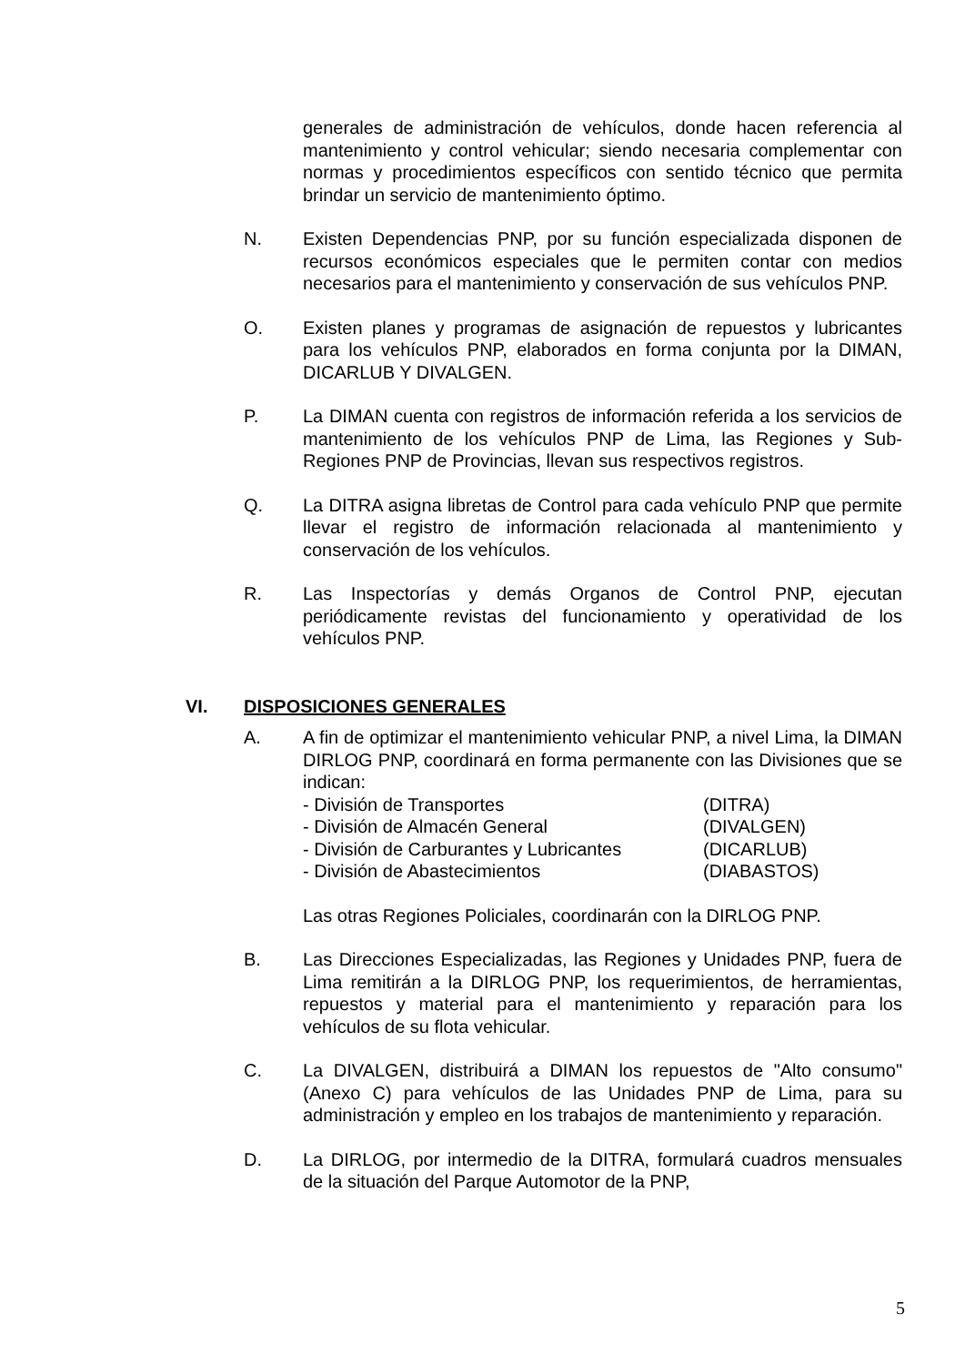generales de administración de vehículos, donde hacen referencia al mantenimiento y control vehicular; siendo necesaria complementar con normas y procedimientos específicos con sentido técnico que permita brindar un servicio de mantenimiento óptimo.
N. Existen Dependencias PNP, por su función especializada disponen de recursos económicos especiales que le permiten contar con medios necesarios para el mantenimiento y conservación de sus vehículos PNP.
O. Existen planes y programas de asignación de repuestos y lubricantes para los vehículos PNP, elaborados en forma conjunta por la DIMAN, DICARLUB Y DIVALGEN.
P. La DIMAN cuenta con registros de información referida a los servicios de mantenimiento de los vehículos PNP de Lima, las Regiones y Sub-Regiones PNP de Provincias, llevan sus respectivos registros.
Q. La DITRA asigna libretas de Control para cada vehículo PNP que permite llevar el registro de información relacionada al mantenimiento y conservación de los vehículos.
R. Las Inspectorías y demás Organos de Control PNP, ejecutan periódicamente revistas del funcionamiento y operatividad de los vehículos PNP.
VI. DISPOSICIONES GENERALES
A. A fin de optimizar el mantenimiento vehicular PNP, a nivel Lima, la DIMAN DIRLOG PNP, coordinará en forma permanente con las Divisiones que se indican:
- División de Transportes (DITRA)
- División de Almacén General (DIVALGEN)
- División de Carburantes y Lubricantes (DICARLUB)
- División de Abastecimientos (DIABASTOS)
Las otras Regiones Policiales, coordinarán con la DIRLOG PNP.
B. Las Direcciones Especializadas, las Regiones y Unidades PNP, fuera de Lima remitirán a la DIRLOG PNP, los requerimientos, de herramientas, repuestos y material para el mantenimiento y reparación para los vehículos de su flota vehicular.
C. La DIVALGEN, distribuirá a DIMAN los repuestos de "Alto consumo" (Anexo C) para vehículos de las Unidades PNP de Lima, para su administración y empleo en los trabajos de mantenimiento y reparación.
D. La DIRLOG, por intermedio de la DITRA, formulará cuadros mensuales de la situación del Parque Automotor de la PNP,
5